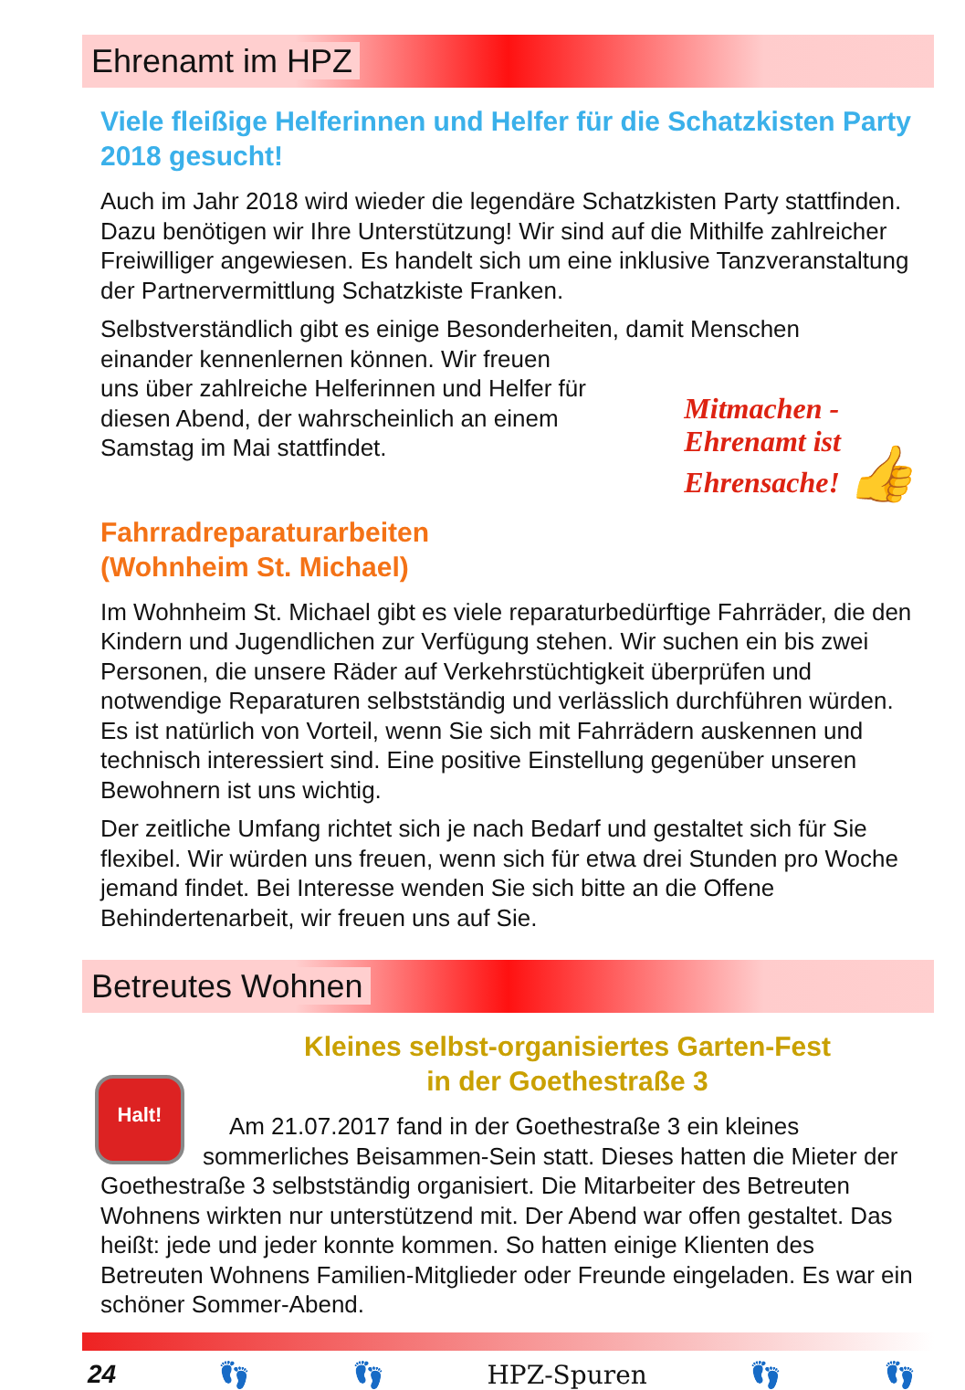Ehrenamt im HPZ
Viele fleißige Helferinnen und Helfer für die Schatzkisten Party 2018 gesucht!
Auch im Jahr 2018 wird wieder die legendäre Schatzkisten Party statt­finden. Dazu benötigen wir Ihre Unterstützung! Wir sind auf die Mithilfe zahlreicher Freiwilliger angewiesen. Es handelt sich um eine inklusive Tanzveranstaltung der Partnervermittlung Schatzkiste Franken.
Selbstverständlich gibt es einige Besonderheiten, damit Menschen
einander kennenlernen können. Wir freuen uns über zahlreiche Helferinnen und Helfer für diesen Abend, der wahrscheinlich an einem Samstag im Mai stattfindet.
Mitmachen -
Ehrenamt ist
Ehrensache! 👍
Fahrradreparaturarbeiten
(Wohnheim St. Michael)
Im Wohnheim St. Michael gibt es viele reparaturbedürftige Fahrräder, die den Kindern und Jugendlichen zur Verfügung stehen. Wir suchen ein bis zwei Personen, die unsere Räder auf Verkehrstüchtigkeit über­prüfen und notwendige Reparaturen selbstständig und verlässlich durchführen würden. Es ist natürlich von Vorteil, wenn Sie sich mit Fahrrädern auskennen und technisch interessiert sind. Eine positive Einstellung gegenüber unseren Bewohnern ist uns wichtig.
Der zeitliche Umfang richtet sich je nach Bedarf und gestaltet sich für Sie flexibel. Wir würden uns freuen, wenn sich für etwa drei Stunden pro Woche jemand findet. Bei Interesse wenden Sie sich bitte an die Offene Behindertenarbeit, wir freuen uns auf Sie.
Betreutes Wohnen
Kleines selbst-organisiertes Garten-Fest
in der Goethestraße 3
Halt!
Am 21.07.2017 fand in der Goethestraße 3 ein kleines sommerliches Beisammen-Sein statt. Dieses hatten die Mieter der Goethestraße 3 selbstständig organisiert. Die Mitarbeiter des Be­treuten Wohnens wirkten nur unterstützend mit. Der Abend war of­fen gestaltet. Das heißt: jede und jeder konnte kommen. So hatten einige Klienten des Betreuten Wohnens Familien-Mitglieder oder Freunde eingeladen. Es war ein schöner Sommer-Abend.
24 👣 👣 HPZ-Spuren 👣 👣